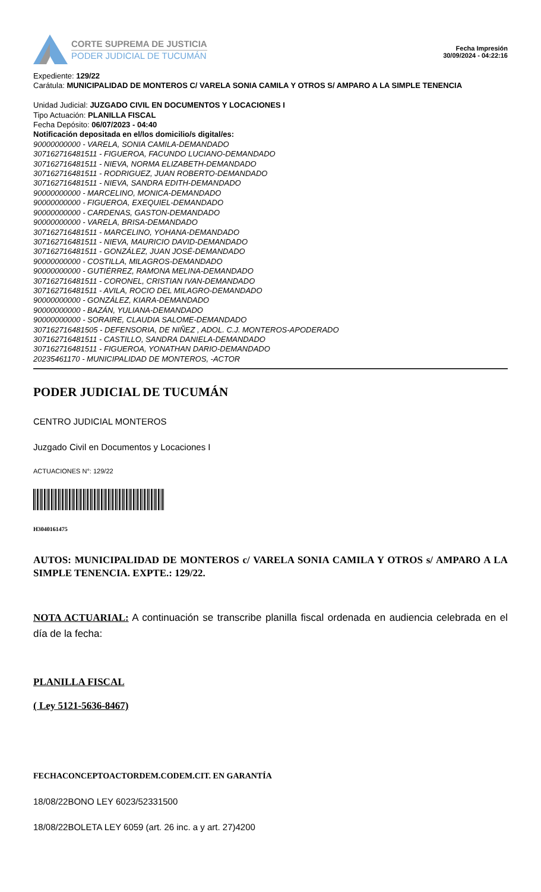CORTE SUPREMA DE JUSTICIA
PODER JUDICIAL DE TUCUMÁN
Fecha Impresión
30/09/2024 - 04:22:16
Expediente: 129/22
Carátula: MUNICIPALIDAD DE MONTEROS C/ VARELA SONIA CAMILA Y OTROS S/ AMPARO A LA SIMPLE TENENCIA
Unidad Judicial: JUZGADO CIVIL EN DOCUMENTOS Y LOCACIONES I
Tipo Actuación: PLANILLA FISCAL
Fecha Depósito: 06/07/2023 - 04:40
Notificación depositada en el/los domicilio/s digital/es:
90000000000 - VARELA, SONIA CAMILA-DEMANDADO
307162716481511 - FIGUEROA, FACUNDO LUCIANO-DEMANDADO
307162716481511 - NIEVA, NORMA ELIZABETH-DEMANDADO
307162716481511 - RODRIGUEZ, JUAN ROBERTO-DEMANDADO
307162716481511 - NIEVA, SANDRA EDITH-DEMANDADO
90000000000 - MARCELINO, MONICA-DEMANDADO
90000000000 - FIGUEROA, EXEQUIEL-DEMANDADO
90000000000 - CARDENAS, GASTON-DEMANDADO
90000000000 - VARELA, BRISA-DEMANDADO
307162716481511 - MARCELINO, YOHANA-DEMANDADO
307162716481511 - NIEVA, MAURICIO DAVID-DEMANDADO
307162716481511 - GONZÁLEZ, JUAN JOSÉ-DEMANDADO
90000000000 - COSTILLA, MILAGROS-DEMANDADO
90000000000 - GUTIÉRREZ, RAMONA MELINA-DEMANDADO
307162716481511 - CORONEL, CRISTIAN IVAN-DEMANDADO
307162716481511 - AVILA, ROCIO DEL MILAGRO-DEMANDADO
90000000000 - GONZÁLEZ, KIARA-DEMANDADO
90000000000 - BAZÁN, YULIANA-DEMANDADO
90000000000 - SORAIRE, CLAUDIA SALOME-DEMANDADO
307162716481505 - DEFENSORIA, DE NIÑEZ , ADOL. C.J. MONTEROS-APODERADO
307162716481511 - CASTILLO, SANDRA DANIELA-DEMANDADO
307162716481511 - FIGUEROA, YONATHAN DARIO-DEMANDADO
20235461170 - MUNICIPALIDAD DE MONTEROS, -ACTOR
PODER JUDICIAL DE TUCUMÁN
CENTRO JUDICIAL MONTEROS
Juzgado Civil en Documentos y Locaciones I
ACTUACIONES N°: 129/22
H3040161475
AUTOS: MUNICIPALIDAD DE MONTEROS c/ VARELA SONIA CAMILA Y OTROS s/ AMPARO A LA SIMPLE TENENCIA. EXPTE.: 129/22.
NOTA ACTUARIAL: A continuación se transcribe planilla fiscal ordenada en audiencia celebrada en el día de la fecha:
PLANILLA FISCAL
( Ley 5121-5636-8467)
FECHACONCEPTOACTORDEM.CODEM.CIT. EN GARANTÍA
18/08/22BONO LEY 6023/52331500
18/08/22BOLETA LEY 6059 (art. 26 inc. a y art. 27)4200